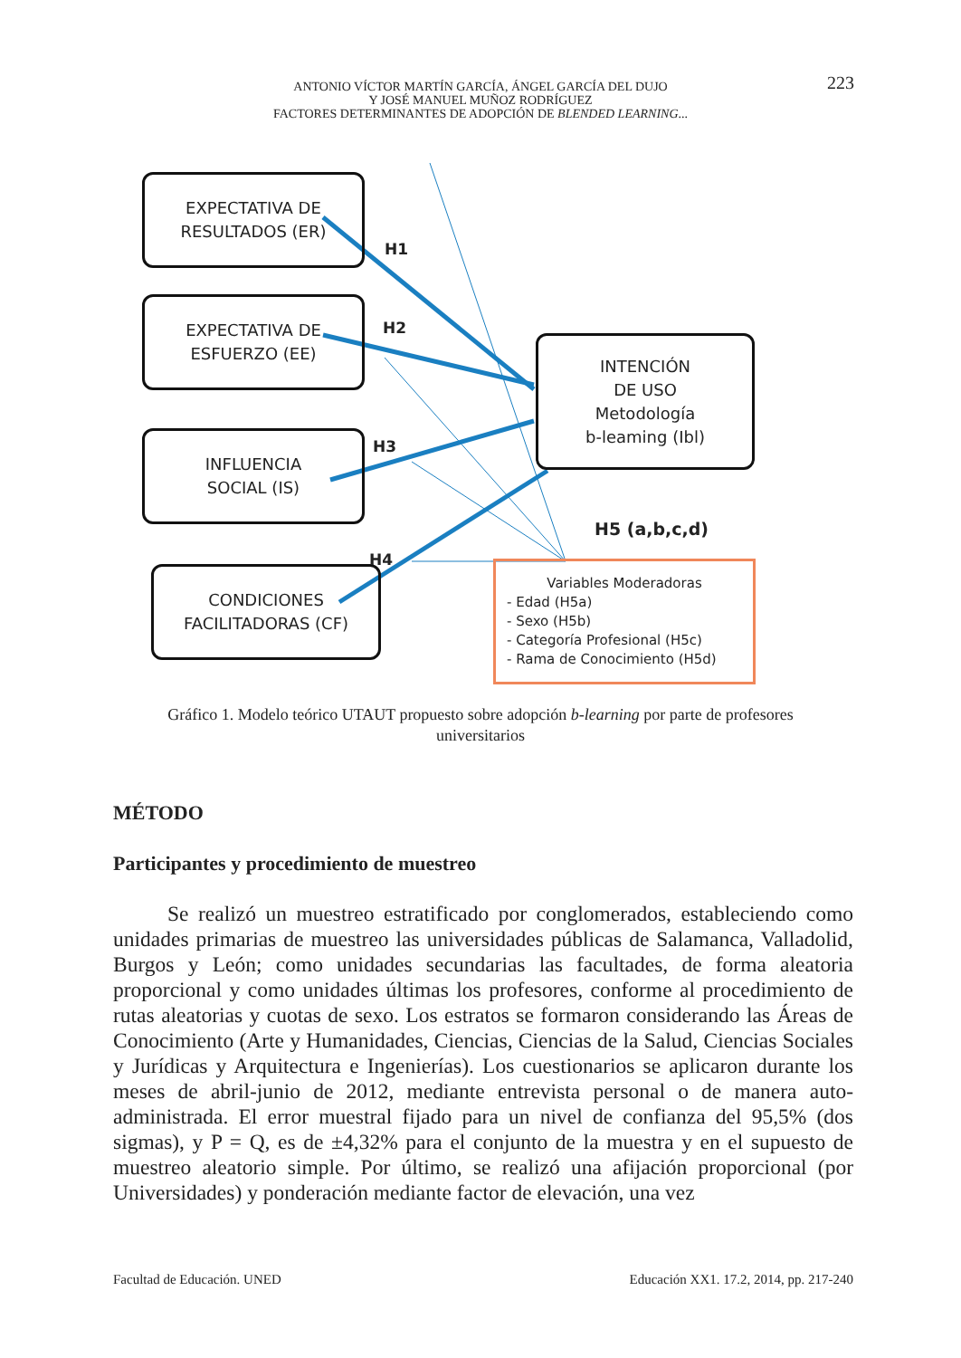ANTONIO VÍCTOR MARTÍN GARCÍA, ÁNGEL GARCÍA DEL DUJO
Y JOSÉ MANUEL MUÑOZ RODRÍGUEZ
FACTORES DETERMINANTES DE ADOPCIÓN DE BLENDED LEARNING...
223
EXPECTATIVA DE
RESULTADOS (ER)
EXPECTATIVA DE
ESFUERZO (EE)
INFLUENCIA
SOCIAL (IS)
CONDICIONES
FACILITADORAS (CF)
INTENCIÓN
DE USO
Metodología
b-leaming (Ibl)
H1
H2
H3
H4
H5 (a,b,c,d)
Variables Moderadoras
- Edad (H5a)
- Sexo (H5b)
- Categoría Profesional (H5c)
- Rama de Conocimiento (H5d)
Gráfico 1. Modelo teórico UTAUT propuesto sobre adopción b-learning por parte de profesores universitarios
MÉTODO
Participantes y procedimiento de muestreo
Se realizó un muestreo estratificado por conglomerados, estableciendo como unidades primarias de muestreo las universidades públicas de Salamanca, Valladolid, Burgos y León; como unidades secundarias las facultades, de forma aleatoria proporcional y como unidades últimas los profesores, conforme al procedimiento de rutas aleatorias y cuotas de sexo. Los estratos se formaron considerando las Áreas de Conocimiento (Arte y Humanidades, Ciencias, Ciencias de la Salud, Ciencias Sociales y Jurídicas y Arquitectura e Ingenierías). Los cuestionarios se aplicaron durante los meses de abril-junio de 2012, mediante entrevista personal o de manera auto-administrada. El error muestral fijado para un nivel de confianza del 95,5% (dos sigmas), y P = Q, es de ±4,32% para el conjunto de la muestra y en el supuesto de muestreo aleatorio simple. Por último, se realizó una afijación proporcional (por Universidades) y ponderación mediante factor de elevación, una vez
Facultad de Educación. UNED Educación XX1. 17.2, 2014, pp. 217-240